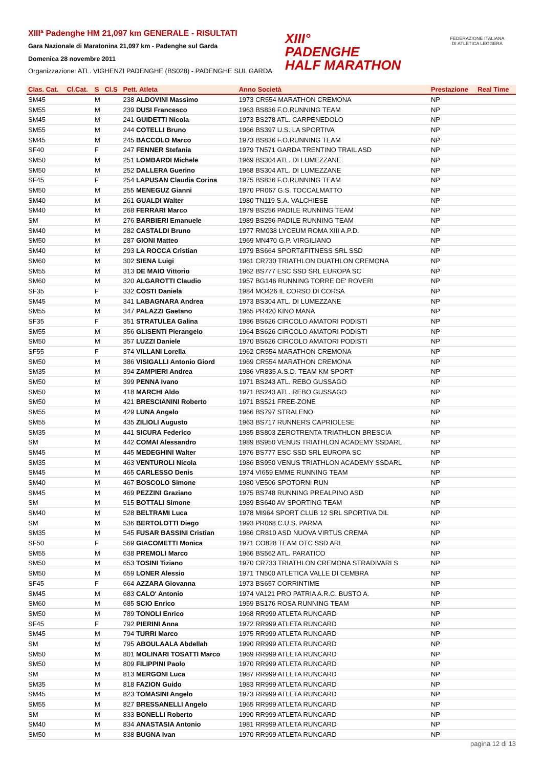XIIIª Padenghe HM 21,097 km GENERALE - RISULTATI
Gara Nazionale di Maratonina 21,097 km - Padenghe sul Garda
Domenica 28 novembre 2011
Organizzazione: ATL. VIGHENZI PADENGHE (BS028) - PADENGHE SUL GARDA
XIII°
PADENGHE
HALF MARATHON
FEDERAZIONE ITALIANA
DI ATLETICA LEGGERA
| Clas. Cat. | Cl.Cat. | S | Cl.S | Pett. Atleta | Anno Società | Prestazione | Real Time |
| --- | --- | --- | --- | --- | --- | --- | --- |
| SM45 | | M | | 238 ALDOVINI Massimo | 1973 CR554 MARATHON CREMONA | NP | |
| SM55 | | M | | 239 DUSI Francesco | 1963 BS836 F.O.RUNNING TEAM | NP | |
| SM45 | | M | | 241 GUIDETTI Nicola | 1973 BS278 ATL. CARPENEDOLO | NP | |
| SM55 | | M | | 244 COTELLI Bruno | 1966 BS397 U.S. LA SPORTIVA | NP | |
| SM45 | | M | | 245 BACCOLO Marco | 1973 BS836 F.O.RUNNING TEAM | NP | |
| SF40 | | F | | 247 FENNER Stefania | 1979 TN571 GARDA TRENTINO TRAIL ASD | NP | |
| SM50 | | M | | 251 LOMBARDI Michele | 1969 BS304 ATL. DI LUMEZZANE | NP | |
| SM50 | | M | | 252 DALLERA Guerino | 1968 BS304 ATL. DI LUMEZZANE | NP | |
| SF45 | | F | | 254 LAPUSAN Claudia Corina | 1975 BS836 F.O.RUNNING TEAM | NP | |
| SM50 | | M | | 255 MENEGUZ Gianni | 1970 PR067 G.S. TOCCALMATTO | NP | |
| SM40 | | M | | 261 GUALDI Walter | 1980 TN119 S.A. VALCHIESE | NP | |
| SM40 | | M | | 268 FERRARI Marco | 1979 BS256 PADILE RUNNING TEAM | NP | |
| SM | | M | | 276 BARBIERI Emanuele | 1989 BS256 PADILE RUNNING TEAM | NP | |
| SM40 | | M | | 282 CASTALDI Bruno | 1977 RM038 LYCEUM ROMA XIII A.P.D. | NP | |
| SM50 | | M | | 287 GIONI Matteo | 1969 MN470 G.P. VIRGILIANO | NP | |
| SM40 | | M | | 293 LA ROCCA Cristian | 1979 BS664 SPORT&FITNESS SRL SSD | NP | |
| SM60 | | M | | 302 SIENA Luigi | 1961 CR730 TRIATHLON DUATHLON CREMONA | NP | |
| SM55 | | M | | 313 DE MAIO Vittorio | 1962 BS777 ESC SSD SRL EUROPA SC | NP | |
| SM60 | | M | | 320 ALGAROTTI Claudio | 1957 BG146 RUNNING TORRE DE' ROVERI | NP | |
| SF35 | | F | | 332 COSTI Daniela | 1984 MO426 IL CORSO DI CORSA | NP | |
| SM45 | | M | | 341 LABAGNARA Andrea | 1973 BS304 ATL. DI LUMEZZANE | NP | |
| SM55 | | M | | 347 PALAZZI Gaetano | 1965 PR420 KINO MANA | NP | |
| SF35 | | F | | 351 STRATULEA Galina | 1986 BS626 CIRCOLO AMATORI PODISTI | NP | |
| SM55 | | M | | 356 GLISENTI Pierangelo | 1964 BS626 CIRCOLO AMATORI PODISTI | NP | |
| SM50 | | M | | 357 LUZZI Daniele | 1970 BS626 CIRCOLO AMATORI PODISTI | NP | |
| SF55 | | F | | 374 VILLANI Lorella | 1962 CR554 MARATHON CREMONA | NP | |
| SM50 | | M | | 386 VISIGALLI Antonio Giord | 1969 CR554 MARATHON CREMONA | NP | |
| SM35 | | M | | 394 ZAMPIERI Andrea | 1986 VR835 A.S.D. TEAM KM SPORT | NP | |
| SM50 | | M | | 399 PENNA Ivano | 1971 BS243 ATL. REBO GUSSAGO | NP | |
| SM50 | | M | | 418 MARCHI Aldo | 1971 BS243 ATL. REBO GUSSAGO | NP | |
| SM50 | | M | | 421 BRESCIANINI Roberto | 1971 BS521 FREE-ZONE | NP | |
| SM55 | | M | | 429 LUNA Angelo | 1966 BS797 STRALENO | NP | |
| SM55 | | M | | 435 ZILIOLI Augusto | 1963 BS717 RUNNERS CAPRIOLESE | NP | |
| SM35 | | M | | 441 SICURA Federico | 1985 BS803 ZEROTRENTA TRIATHLON BRESCIA | NP | |
| SM | | M | | 442 COMAI Alessandro | 1989 BS950 VENUS TRIATHLON ACADEMY SSDARL | NP | |
| SM45 | | M | | 445 MEDEGHINI Walter | 1976 BS777 ESC SSD SRL EUROPA SC | NP | |
| SM35 | | M | | 463 VENTUROLI Nicola | 1986 BS950 VENUS TRIATHLON ACADEMY SSDARL | NP | |
| SM45 | | M | | 465 CARLESSO Denis | 1974 VI659 EMME RUNNING TEAM | NP | |
| SM40 | | M | | 467 BOSCOLO Simone | 1980 VE506 SPOTORNI RUN | NP | |
| SM45 | | M | | 469 PEZZINI Graziano | 1975 BS748 RUNNING PREALPINO ASD | NP | |
| SM | | M | | 515 BOTTALI Simone | 1989 BS640 AV SPORTING TEAM | NP | |
| SM40 | | M | | 528 BELTRAMI Luca | 1978 MI964 SPORT CLUB 12 SRL SPORTIVA DIL | NP | |
| SM | | M | | 536 BERTOLOTTI Diego | 1993 PR068 C.U.S. PARMA | NP | |
| SM35 | | M | | 545 FUSAR BASSINI Cristian | 1986 CR810 ASD NUOVA VIRTUS CREMA | NP | |
| SF50 | | F | | 569 GIACOMETTI Monica | 1971 CO828 TEAM OTC SSD ARL | NP | |
| SM55 | | M | | 638 PREMOLI Marco | 1966 BS562 ATL. PARATICO | NP | |
| SM50 | | M | | 653 TOSINI Tiziano | 1970 CR733 TRIATHLON CREMONA STRADIVARI S | NP | |
| SM50 | | M | | 659 LONER Alessio | 1971 TN500 ATLETICA VALLE DI CEMBRA | NP | |
| SF45 | | F | | 664 AZZARA Giovanna | 1973 BS657 CORRINTIME | NP | |
| SM45 | | M | | 683 CALO' Antonio | 1974 VA121 PRO PATRIA A.R.C. BUSTO A. | NP | |
| SM60 | | M | | 685 SCIO Enrico | 1959 BS176 ROSA RUNNING TEAM | NP | |
| SM50 | | M | | 789 TONOLI Enrico | 1968 RR999 ATLETA RUNCARD | NP | |
| SF45 | | F | | 792 PIERINI Anna | 1972 RR999 ATLETA RUNCARD | NP | |
| SM45 | | M | | 794 TURRI Marco | 1975 RR999 ATLETA RUNCARD | NP | |
| SM | | M | | 795 ABOULAALA Abdellah | 1990 RR999 ATLETA RUNCARD | NP | |
| SM50 | | M | | 801 MOLINARI TOSATTI Marco | 1969 RR999 ATLETA RUNCARD | NP | |
| SM50 | | M | | 809 FILIPPINI Paolo | 1970 RR999 ATLETA RUNCARD | NP | |
| SM | | M | | 813 MERGONI Luca | 1987 RR999 ATLETA RUNCARD | NP | |
| SM35 | | M | | 818 FAZION Guido | 1983 RR999 ATLETA RUNCARD | NP | |
| SM45 | | M | | 823 TOMASINI Angelo | 1973 RR999 ATLETA RUNCARD | NP | |
| SM55 | | M | | 827 BRESSANELLI Angelo | 1965 RR999 ATLETA RUNCARD | NP | |
| SM | | M | | 833 BONELLI Roberto | 1990 RR999 ATLETA RUNCARD | NP | |
| SM40 | | M | | 834 ANASTASIA Antonio | 1981 RR999 ATLETA RUNCARD | NP | |
| SM50 | | M | | 838 BUGNA Ivan | 1970 RR999 ATLETA RUNCARD | NP | |
pagina 12 di 13